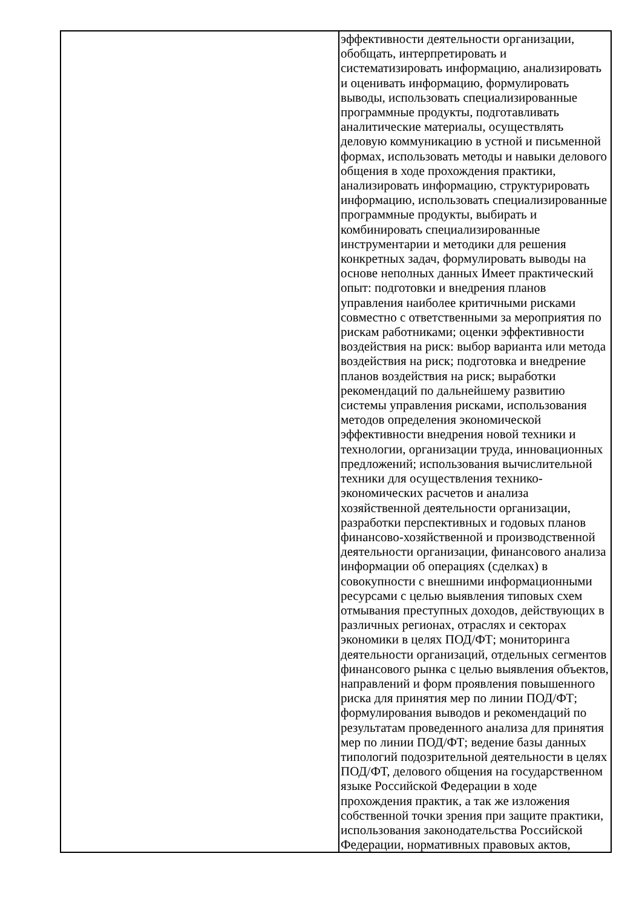| | эффективности деятельности организации, обобщать, интерпретировать и систематизировать информацию, анализировать и оценивать информацию, формулировать выводы, использовать специализированные программные продукты, подготавливать аналитические материалы, осуществлять деловую коммуникацию в устной и письменной формах, использовать методы и навыки делового общения в ходе прохождения практики, анализировать информацию, структурировать информацию, использовать специализированные программные продукты, выбирать и комбинировать специализированные инструментарии и методики для решения конкретных задач, формулировать выводы на основе неполных данных Имеет практический опыт: подготовки и внедрения планов управления наиболее критичными рисками совместно с ответственными за мероприятия по рискам работниками; оценки эффективности воздействия на риск: выбор варианта или метода воздействия на риск; подготовка и внедрение планов воздействия на риск; выработки рекомендаций по дальнейшему развитию системы управления рисками, использования методов определения экономической эффективности внедрения новой техники и технологии, организации труда, инновационных предложений; использования вычислительной техники для осуществления технико-экономических расчетов и анализа хозяйственной деятельности организации, разработки перспективных и годовых планов финансово-хозяйственной и производственной деятельности организации, финансового анализа информации об операциях (сделках) в совокупности с внешними информационными ресурсами с целью выявления типовых схем отмывания преступных доходов, действующих в различных регионах, отраслях и секторах экономики в целях ПОД/ФТ; мониторинга деятельности организаций, отдельных сегментов финансового рынка с целью выявления объектов, направлений и форм проявления повышенного риска для принятия мер по линии ПОД/ФТ; формулирования выводов и рекомендаций по результатам проведенного анализа для принятия мер по линии ПОД/ФТ; ведение базы данных типологий подозрительной деятельности в целях ПОД/ФТ, делового общения на государственном языке Российской Федерации в ходе прохождения практик, а так же изложения собственной точки зрения при защите практики, использования законодательства Российской Федерации, нормативных правовых актов, |